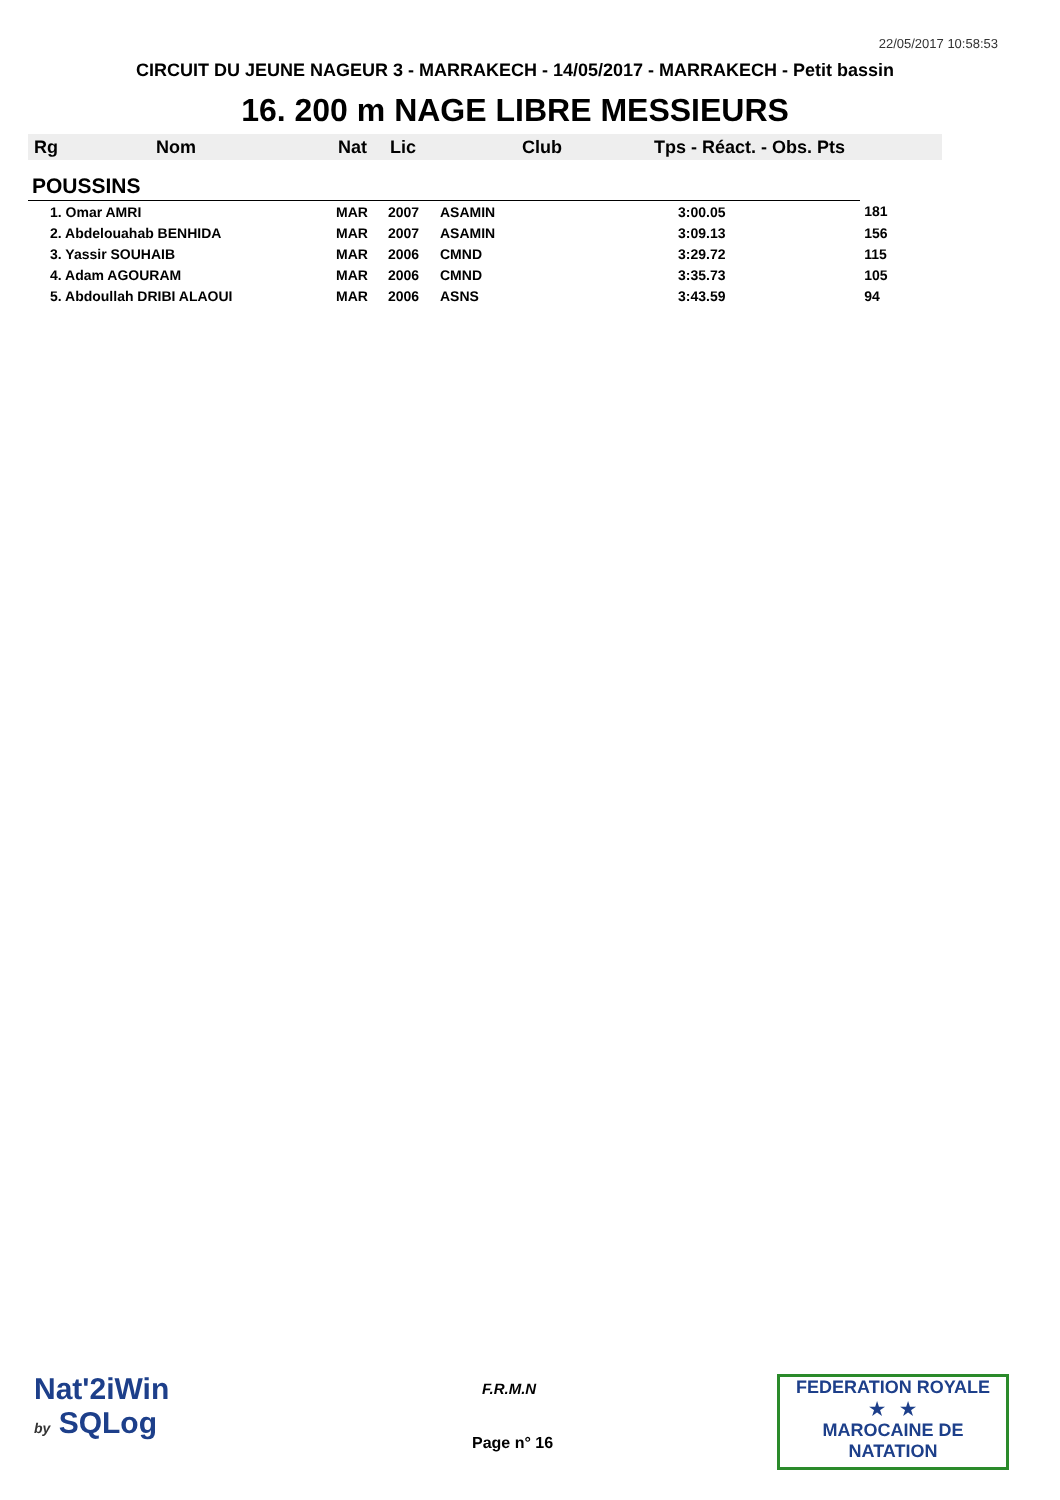22/05/2017 10:58:53
CIRCUIT DU JEUNE NAGEUR 3 - MARRAKECH - 14/05/2017 - MARRAKECH - Petit bassin
16. 200 m NAGE LIBRE MESSIEURS
| Rg | Nom | Nat | Lic | Club | Tps - Réact. - Obs. Pts | |
| --- | --- | --- | --- | --- | --- | --- |
| POUSSINS | | | | | | |
| 1. Omar AMRI | | MAR | 2007 | ASAMIN | 3:00.05 | 181 |
| 2. Abdelouahab BENHIDA | | MAR | 2007 | ASAMIN | 3:09.13 | 156 |
| 3. Yassir SOUHAIB | | MAR | 2006 | CMND | 3:29.72 | 115 |
| 4. Adam AGOURAM | | MAR | 2006 | CMND | 3:35.73 | 105 |
| 5. Abdoullah DRIBI ALAOUI | | MAR | 2006 | ASNS | 3:43.59 | 94 |
Nat'2iWin
by SQLog
F.R.M.N
Page n° 16
FEDERATION ROYALE
★ ★
MAROCAINE DE NATATION